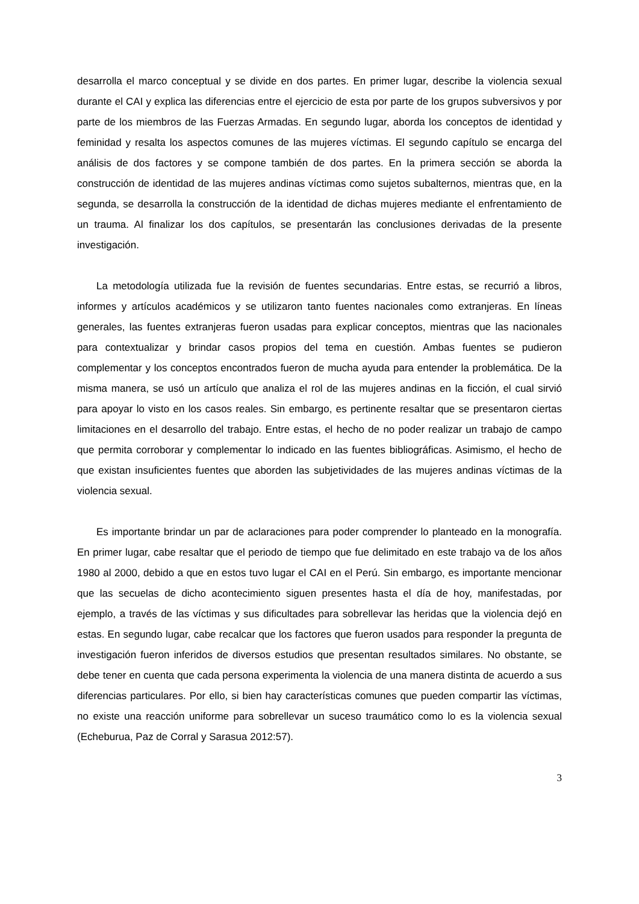desarrolla el marco conceptual y se divide en dos partes. En primer lugar, describe la violencia sexual durante el CAI y explica las diferencias entre el ejercicio de esta por parte de los grupos subversivos y por parte de los miembros de las Fuerzas Armadas. En segundo lugar, aborda los conceptos de identidad y feminidad y resalta los aspectos comunes de las mujeres víctimas. El segundo capítulo se encarga del análisis de dos factores y se compone también de dos partes. En la primera sección se aborda la construcción de identidad de las mujeres andinas víctimas como sujetos subalternos, mientras que, en la segunda, se desarrolla la construcción de la identidad de dichas mujeres mediante el enfrentamiento de un trauma. Al finalizar los dos capítulos, se presentarán las conclusiones derivadas de la presente investigación.
La metodología utilizada fue la revisión de fuentes secundarias. Entre estas, se recurrió a libros, informes y artículos académicos y se utilizaron tanto fuentes nacionales como extranjeras. En líneas generales, las fuentes extranjeras fueron usadas para explicar conceptos, mientras que las nacionales para contextualizar y brindar casos propios del tema en cuestión. Ambas fuentes se pudieron complementar y los conceptos encontrados fueron de mucha ayuda para entender la problemática. De la misma manera, se usó un artículo que analiza el rol de las mujeres andinas en la ficción, el cual sirvió para apoyar lo visto en los casos reales. Sin embargo, es pertinente resaltar que se presentaron ciertas limitaciones en el desarrollo del trabajo. Entre estas, el hecho de no poder realizar un trabajo de campo que permita corroborar y complementar lo indicado en las fuentes bibliográficas. Asimismo, el hecho de que existan insuficientes fuentes que aborden las subjetividades de las mujeres andinas víctimas de la violencia sexual.
Es importante brindar un par de aclaraciones para poder comprender lo planteado en la monografía. En primer lugar, cabe resaltar que el periodo de tiempo que fue delimitado en este trabajo va de los años 1980 al 2000, debido a que en estos tuvo lugar el CAI en el Perú. Sin embargo, es importante mencionar que las secuelas de dicho acontecimiento siguen presentes hasta el día de hoy, manifestadas, por ejemplo, a través de las víctimas y sus dificultades para sobrellevar las heridas que la violencia dejó en estas. En segundo lugar, cabe recalcar que los factores que fueron usados para responder la pregunta de investigación fueron inferidos de diversos estudios que presentan resultados similares. No obstante, se debe tener en cuenta que cada persona experimenta la violencia de una manera distinta de acuerdo a sus diferencias particulares. Por ello, si bien hay características comunes que pueden compartir las víctimas, no existe una reacción uniforme para sobrellevar un suceso traumático como lo es la violencia sexual (Echeburua, Paz de Corral y Sarasua 2012:57).
3